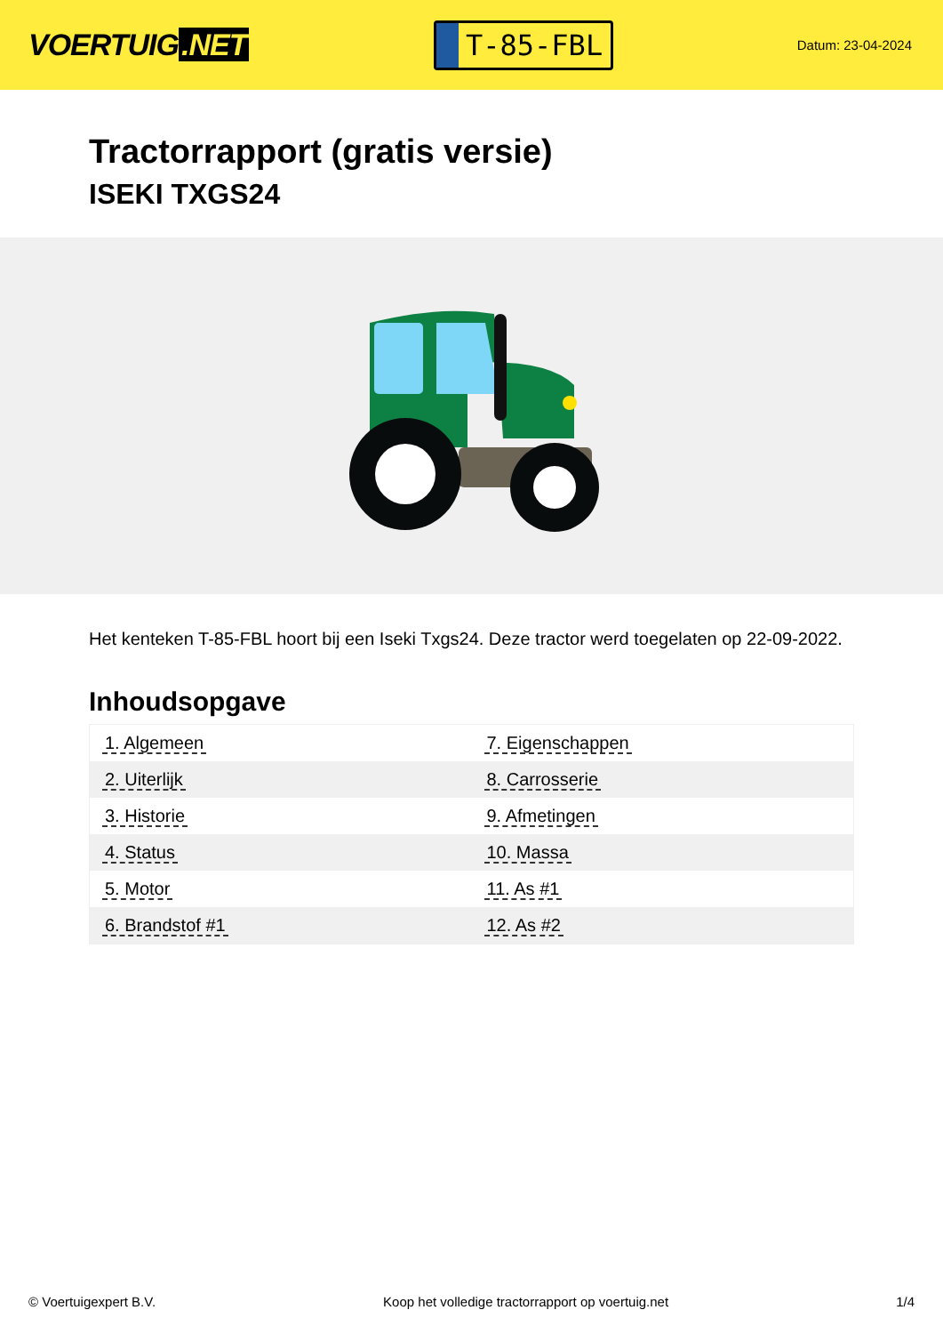VOERTUIG.NET
T-85-FBL
Datum: 23-04-2024
Tractorrapport (gratis versie)
ISEKI TXGS24
Het kenteken T-85-FBL hoort bij een Iseki Txgs24. Deze tractor werd toegelaten op 22-09-2022.
Inhoudsopgave
| 1. Algemeen | 7. Eigenschappen |
| 2. Uiterlijk | 8. Carrosserie |
| 3. Historie | 9. Afmetingen |
| 4. Status | 10. Massa |
| 5. Motor | 11. As #1 |
| 6. Brandstof #1 | 12. As #2 |
© Voertuigexpert B.V. Koop het volledige tractorrapport op voertuig.net 1/4